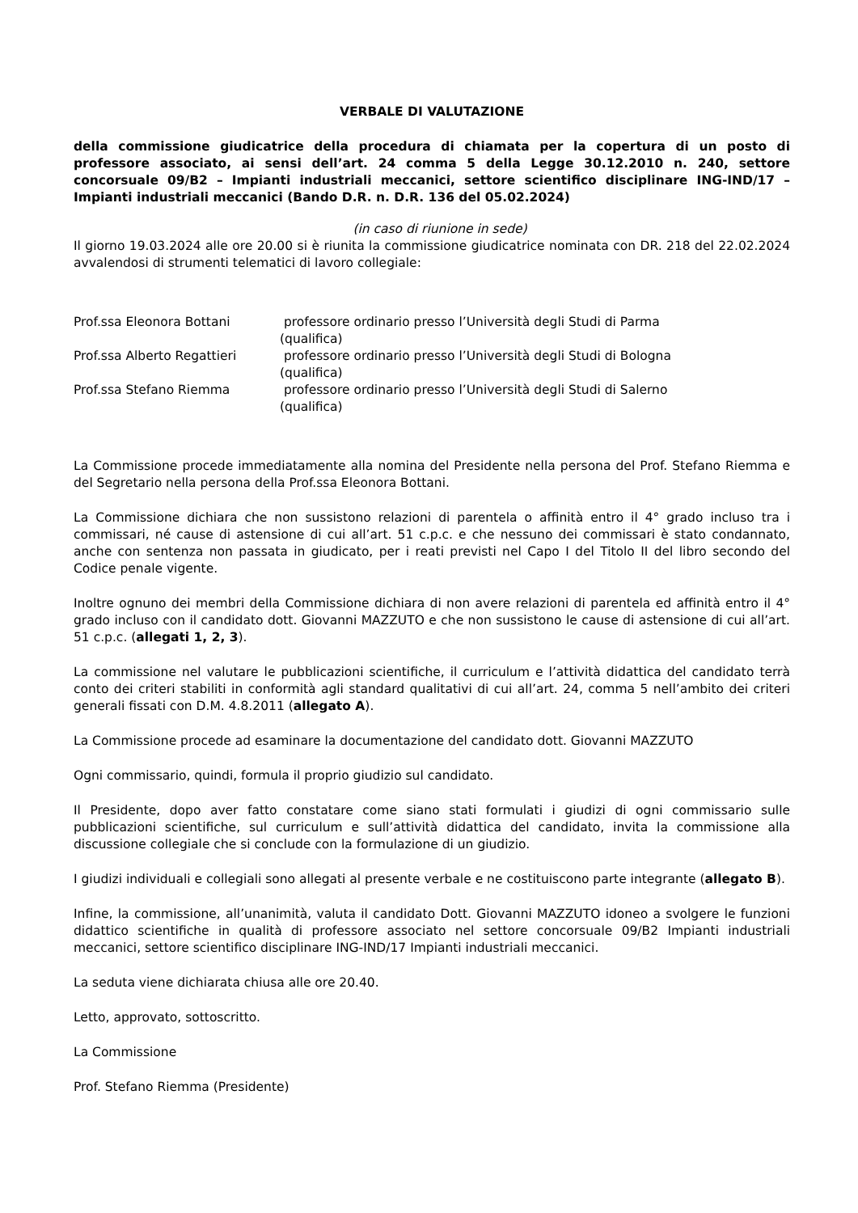VERBALE DI VALUTAZIONE
della commissione giudicatrice della procedura di chiamata per la copertura di un posto di professore associato, ai sensi dell’art. 24 comma 5 della Legge 30.12.2010 n. 240, settore concorsuale 09/B2 – Impianti industriali meccanici, settore scientifico disciplinare ING-IND/17 – Impianti industriali meccanici (Bando D.R. n. D.R. 136 del 05.02.2024)
(in caso di riunione in sede)
Il giorno 19.03.2024 alle ore 20.00 si è riunita la commissione giudicatrice nominata con DR. 218 del 22.02.2024 avvalendosi di strumenti telematici di lavoro collegiale:
Prof.ssa Eleonora Bottani professore ordinario presso l’Università degli Studi di Parma
(qualifica)
Prof.ssa Alberto Regattieri professore ordinario presso l’Università degli Studi di Bologna
(qualifica)
Prof.ssa Stefano Riemma professore ordinario presso l’Università degli Studi di Salerno
(qualifica)
La Commissione procede immediatamente alla nomina del Presidente nella persona del Prof. Stefano Riemma e del Segretario nella persona della Prof.ssa Eleonora Bottani.
La Commissione dichiara che non sussistono relazioni di parentela o affinità entro il 4° grado incluso tra i commissari, né cause di astensione di cui all’art. 51 c.p.c. e che nessuno dei commissari è stato condannato, anche con sentenza non passata in giudicato, per i reati previsti nel Capo I del Titolo II del libro secondo del Codice penale vigente.
Inoltre ognuno dei membri della Commissione dichiara di non avere relazioni di parentela ed affinità entro il 4° grado incluso con il candidato dott. Giovanni MAZZUTO e che non sussistono le cause di astensione di cui all’art. 51 c.p.c. (allegati 1, 2, 3).
La commissione nel valutare le pubblicazioni scientifiche, il curriculum e l’attività didattica del candidato terrà conto dei criteri stabiliti in conformità agli standard qualitativi di cui all’art. 24, comma 5 nell’ambito dei criteri generali fissati con D.M. 4.8.2011 (allegato A).
La Commissione procede ad esaminare la documentazione del candidato dott. Giovanni MAZZUTO
Ogni commissario, quindi, formula il proprio giudizio sul candidato.
Il Presidente, dopo aver fatto constatare come siano stati formulati i giudizi di ogni commissario sulle pubblicazioni scientifiche, sul curriculum e sull’attività didattica del candidato, invita la commissione alla discussione collegiale che si conclude con la formulazione di un giudizio.
I giudizi individuali e collegiali sono allegati al presente verbale e ne costituiscono parte integrante (allegato B).
Infine, la commissione, all’unanimità, valuta il candidato Dott. Giovanni MAZZUTO idoneo a svolgere le funzioni didattico scientifiche in qualità di professore associato nel settore concorsuale 09/B2 Impianti industriali meccanici, settore scientifico disciplinare ING-IND/17 Impianti industriali meccanici.
La seduta viene dichiarata chiusa alle ore 20.40.
Letto, approvato, sottoscritto.
La Commissione
Prof. Stefano Riemma (Presidente)